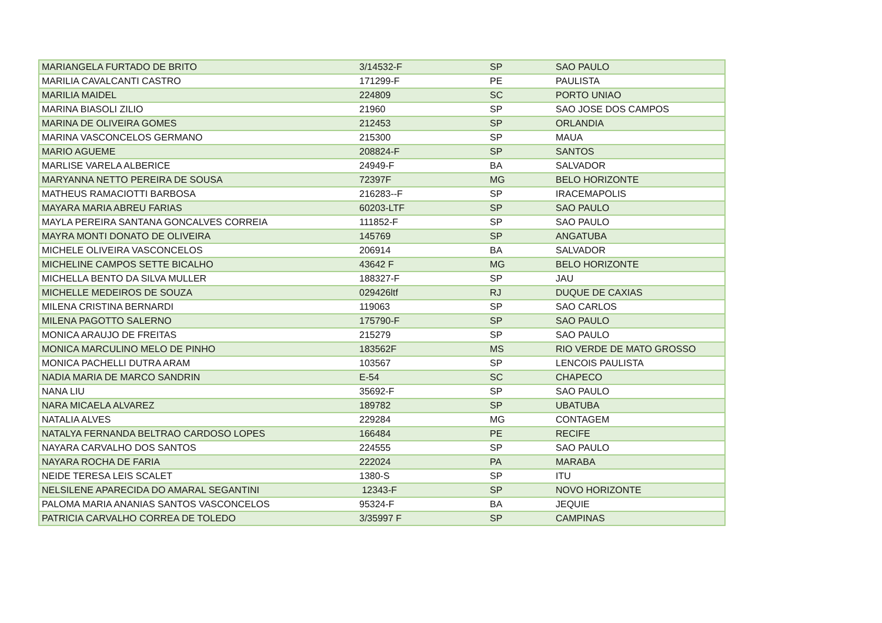| MARIANGELA FURTADO DE BRITO | 3/14532-F | SP | SAO PAULO |
| MARILIA CAVALCANTI CASTRO | 171299-F | PE | PAULISTA |
| MARILIA MAIDEL | 224809 | SC | PORTO UNIAO |
| MARINA BIASOLI ZILIO | 21960 | SP | SAO JOSE DOS CAMPOS |
| MARINA DE OLIVEIRA GOMES | 212453 | SP | ORLANDIA |
| MARINA VASCONCELOS GERMANO | 215300 | SP | MAUA |
| MARIO AGUEME | 208824-F | SP | SANTOS |
| MARLISE VARELA ALBERICE | 24949-F | BA | SALVADOR |
| MARYANNA NETTO PEREIRA DE SOUSA | 72397F | MG | BELO HORIZONTE |
| MATHEUS RAMACIOTTI BARBOSA | 216283--F | SP | IRACEMAPOLIS |
| MAYARA MARIA ABREU FARIAS | 60203-LTF | SP | SAO PAULO |
| MAYLA PEREIRA SANTANA GONCALVES CORREIA | 111852-F | SP | SAO PAULO |
| MAYRA MONTI DONATO DE OLIVEIRA | 145769 | SP | ANGATUBA |
| MICHELE OLIVEIRA VASCONCELOS | 206914 | BA | SALVADOR |
| MICHELINE CAMPOS SETTE BICALHO | 43642 F | MG | BELO HORIZONTE |
| MICHELLA BENTO DA SILVA MULLER | 188327-F | SP | JAU |
| MICHELLE MEDEIROS DE SOUZA | 029426ltf | RJ | DUQUE DE CAXIAS |
| MILENA CRISTINA BERNARDI | 119063 | SP | SAO CARLOS |
| MILENA PAGOTTO SALERNO | 175790-F | SP | SAO PAULO |
| MONICA ARAUJO DE FREITAS | 215279 | SP | SAO PAULO |
| MONICA MARCULINO MELO DE PINHO | 183562F | MS | RIO VERDE DE MATO GROSSO |
| MONICA PACHELLI DUTRA ARAM | 103567 | SP | LENCOIS PAULISTA |
| NADIA MARIA DE MARCO SANDRIN | E-54 | SC | CHAPECO |
| NANA LIU | 35692-F | SP | SAO PAULO |
| NARA MICAELA ALVAREZ | 189782 | SP | UBATUBA |
| NATALIA ALVES | 229284 | MG | CONTAGEM |
| NATALYA FERNANDA BELTRAO CARDOSO LOPES | 166484 | PE | RECIFE |
| NAYARA CARVALHO DOS SANTOS | 224555 | SP | SAO PAULO |
| NAYARA ROCHA DE FARIA | 222024 | PA | MARABA |
| NEIDE TERESA LEIS SCALET | 1380-S | SP | ITU |
| NELSILENE APARECIDA DO AMARAL SEGANTINI | 12343-F | SP | NOVO HORIZONTE |
| PALOMA MARIA ANANIAS SANTOS VASCONCELOS | 95324-F | BA | JEQUIE |
| PATRICIA CARVALHO CORREA DE TOLEDO | 3/35997 F | SP | CAMPINAS |